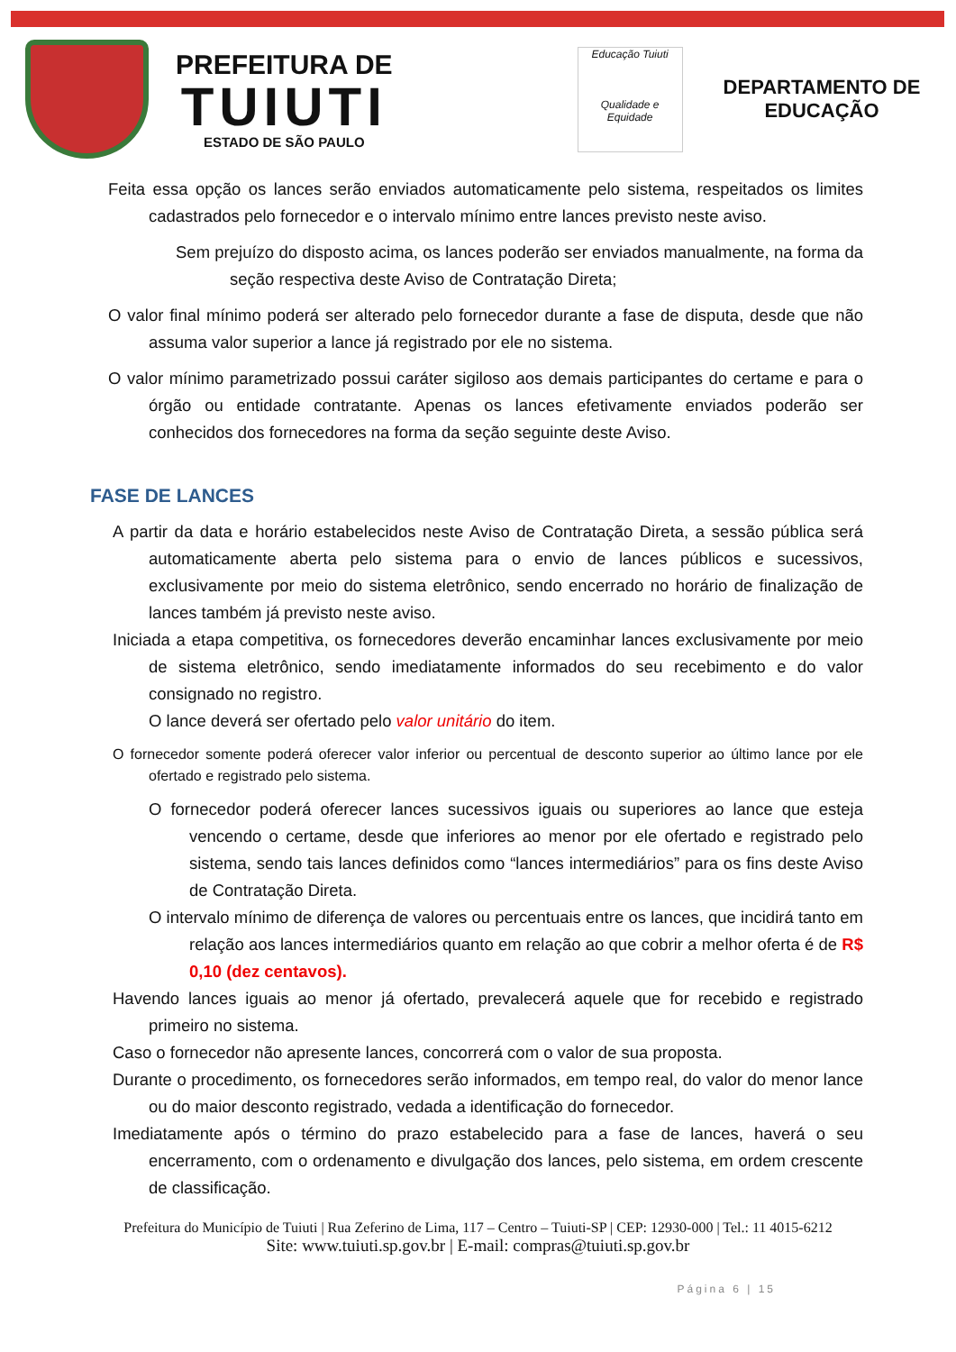PREFEITURA DE
TUIUTI
ESTADO DE SÃO PAULO
Educação Tuiuti
Qualidade e Equidade
DEPARTAMENTO DE
EDUCAÇÃO
Feita essa opção os lances serão enviados automaticamente pelo sistema, respeitados os limites cadastrados pelo fornecedor e o intervalo mínimo entre lances previsto neste aviso.
Sem prejuízo do disposto acima, os lances poderão ser enviados manualmente, na forma da seção respectiva deste Aviso de Contratação Direta;
O valor final mínimo poderá ser alterado pelo fornecedor durante a fase de disputa, desde que não assuma valor superior a lance já registrado por ele no sistema.
O valor mínimo parametrizado possui caráter sigiloso aos demais participantes do certame e para o órgão ou entidade contratante. Apenas os lances efetivamente enviados poderão ser conhecidos dos fornecedores na forma da seção seguinte deste Aviso.
FASE DE LANCES
A partir da data e horário estabelecidos neste Aviso de Contratação Direta, a sessão pública será automaticamente aberta pelo sistema para o envio de lances públicos e sucessivos, exclusivamente por meio do sistema eletrônico, sendo encerrado no horário de finalização de lances também já previsto neste aviso.
Iniciada a etapa competitiva, os fornecedores deverão encaminhar lances exclusivamente por meio de sistema eletrônico, sendo imediatamente informados do seu recebimento e do valor consignado no registro.
O lance deverá ser ofertado pelo valor unitário do item.
O fornecedor somente poderá oferecer valor inferior ou percentual de desconto superior ao último lance por ele ofertado e registrado pelo sistema.
O fornecedor poderá oferecer lances sucessivos iguais ou superiores ao lance que esteja vencendo o certame, desde que inferiores ao menor por ele ofertado e registrado pelo sistema, sendo tais lances definidos como “lances intermediários” para os fins deste Aviso de Contratação Direta.
O intervalo mínimo de diferença de valores ou percentuais entre os lances, que incidirá tanto em relação aos lances intermediários quanto em relação ao que cobrir a melhor oferta é de R$ 0,10 (dez centavos).
Havendo lances iguais ao menor já ofertado, prevalecerá aquele que for recebido e registrado primeiro no sistema.
Caso o fornecedor não apresente lances, concorrerá com o valor de sua proposta.
Durante o procedimento, os fornecedores serão informados, em tempo real, do valor do menor lance ou do maior desconto registrado, vedada a identificação do fornecedor.
Imediatamente após o término do prazo estabelecido para a fase de lances, haverá o seu encerramento, com o ordenamento e divulgação dos lances, pelo sistema, em ordem crescente de classificação.
Prefeitura do Município de Tuiuti | Rua Zeferino de Lima, 117 – Centro – Tuiuti-SP | CEP: 12930-000 | Tel.: 11 4015-6212
Site: www.tuiuti.sp.gov.br | E-mail: compras@tuiuti.sp.gov.br
Página 6 | 15